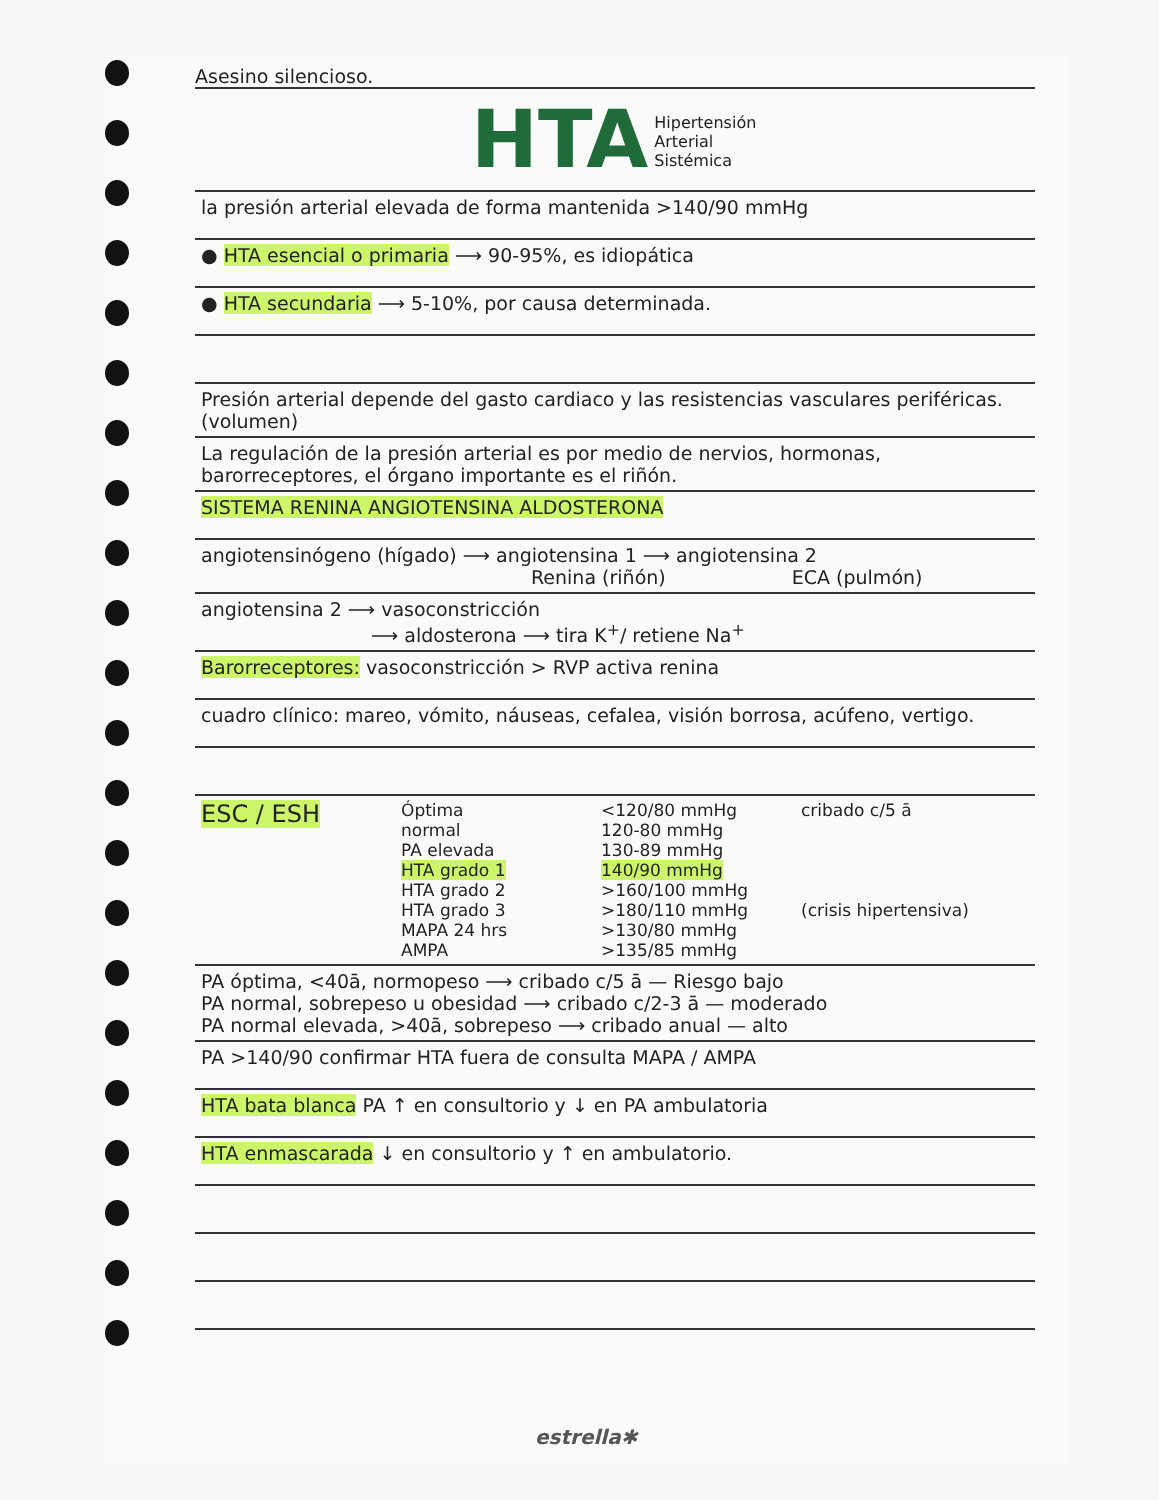Asesino silencioso.
HTA Hipertensión
Arterial
Sistémica
la presión arterial elevada de forma mantenida >140/90 mmHg
● HTA esencial o primaria ⟶ 90-95%, es idiopática
● HTA secundaria ⟶ 5-10%, por causa determinada.
Presión arterial depende del gasto cardiaco y las resistencias vasculares periféricas. (volumen)
La regulación de la presión arterial es por medio de nervios, hormonas, barorreceptores, el órgano importante es el riñón.
SISTEMA RENINA ANGIOTENSINA ALDOSTERONA
angiotensinógeno (hígado) ⟶ angiotensina 1 ⟶ angiotensina 2
Renina (riñón) ECA (pulmón)
angiotensina 2 ⟶ vasoconstricción
⟶ aldosterona ⟶ tira K<sup>+</sup>/ retiene Na<sup>+</sup>
Barorreceptores: vasoconstricción > RVP activa renina
cuadro clínico: mareo, vómito, náuseas, cefalea, visión borrosa, acúfeno, vertigo.
ESC / ESH
Óptima
normal
PA elevada
HTA grado 1
HTA grado 2
HTA grado 3
MAPA 24 hrs
AMPA
<120/80 mmHg
120-80 mmHg
130-89 mmHg
140/90 mmHg
>160/100 mmHg
>180/110 mmHg
>130/80 mmHg
>135/85 mmHg
cribado c/5 ā
(crisis hipertensiva)
PA óptima, <40ā, normopeso ⟶ cribado c/5 ā — Riesgo bajo
PA normal, sobrepeso u obesidad ⟶ cribado c/2-3 ā — moderado
PA normal elevada, >40ā, sobrepeso ⟶ cribado anual — alto
PA >140/90 confirmar HTA fuera de consulta MAPA / AMPA
HTA bata blanca PA ↑ en consultorio y ↓ en PA ambulatoria
HTA enmascarada ↓ en consultorio y ↑ en ambulatorio.
estrella✱